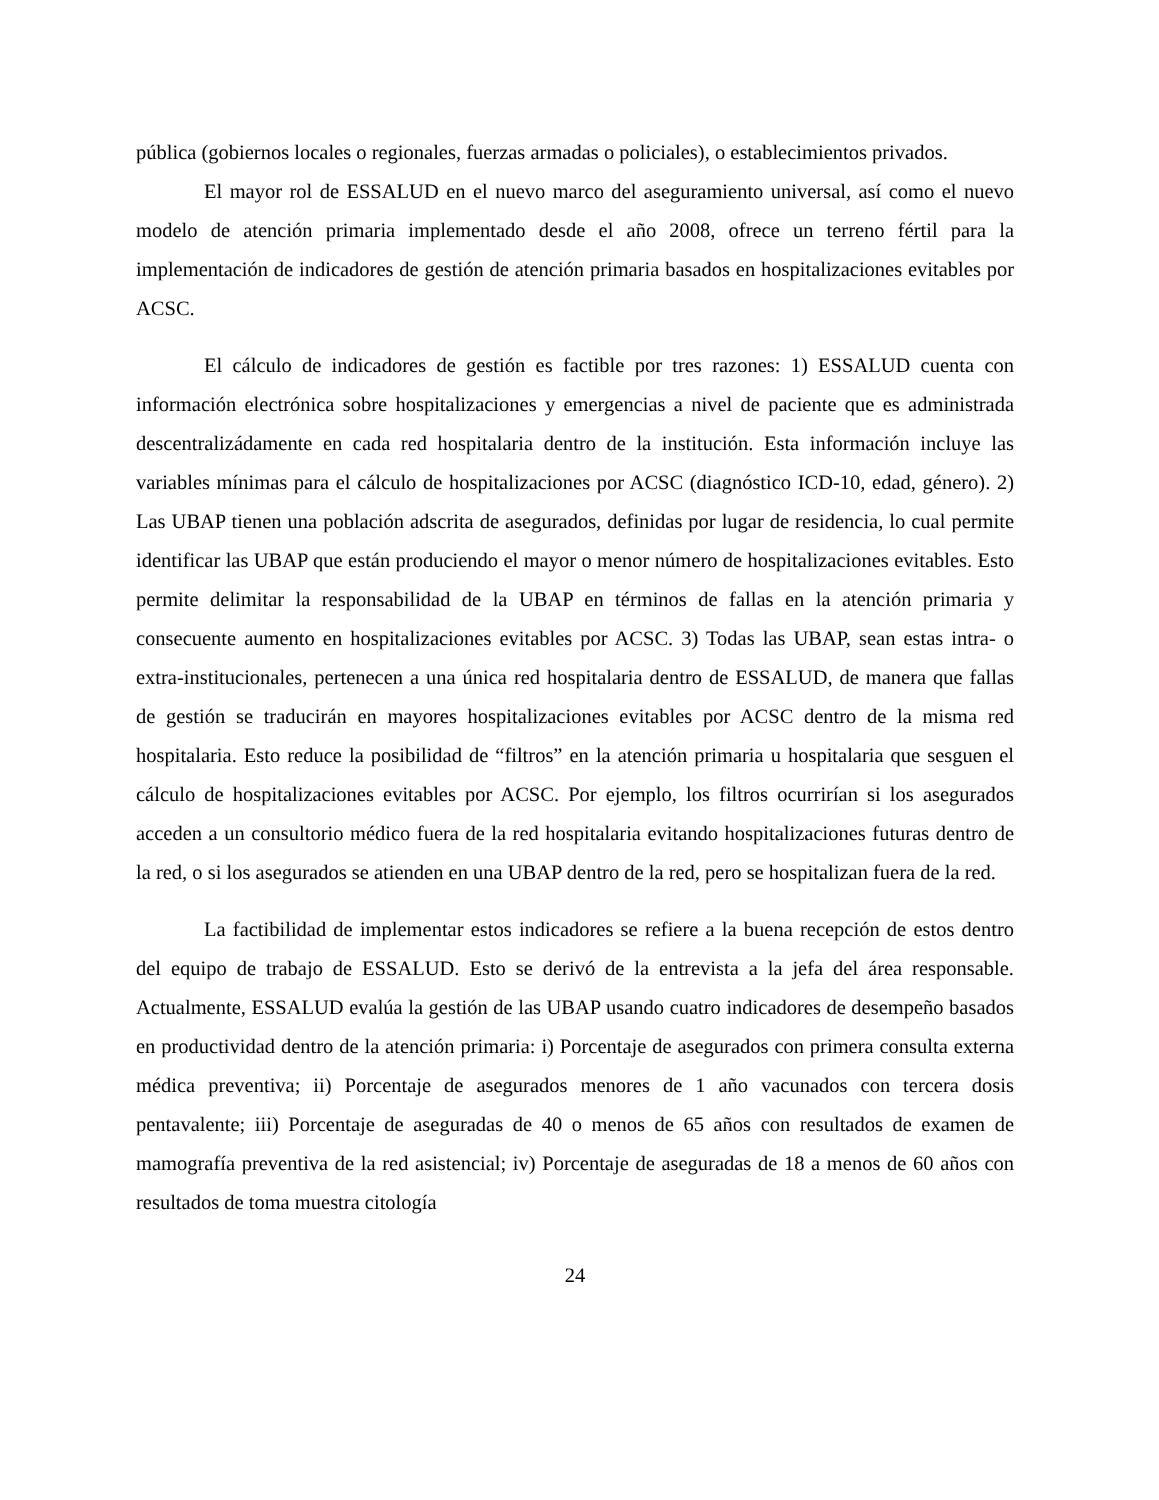pública (gobiernos locales o regionales, fuerzas armadas o policiales), o establecimientos privados.
El mayor rol de ESSALUD en el nuevo marco del aseguramiento universal, así como el nuevo modelo de atención primaria implementado desde el año 2008, ofrece un terreno fértil para la implementación de indicadores de gestión de atención primaria basados en hospitalizaciones evitables por ACSC.
El cálculo de indicadores de gestión es factible por tres razones: 1) ESSALUD cuenta con información electrónica sobre hospitalizaciones y emergencias a nivel de paciente que es administrada descentralizádamente en cada red hospitalaria dentro de la institución. Esta información incluye las variables mínimas para el cálculo de hospitalizaciones por ACSC (diagnóstico ICD-10, edad, género). 2) Las UBAP tienen una población adscrita de asegurados, definidas por lugar de residencia, lo cual permite identificar las UBAP que están produciendo el mayor o menor número de hospitalizaciones evitables. Esto permite delimitar la responsabilidad de la UBAP en términos de fallas en la atención primaria y consecuente aumento en hospitalizaciones evitables por ACSC. 3) Todas las UBAP, sean estas intra- o extra-institucionales, pertenecen a una única red hospitalaria dentro de ESSALUD, de manera que fallas de gestión se traducirán en mayores hospitalizaciones evitables por ACSC dentro de la misma red hospitalaria. Esto reduce la posibilidad de “filtros” en la atención primaria u hospitalaria que sesguen el cálculo de hospitalizaciones evitables por ACSC. Por ejemplo, los filtros ocurrirían si los asegurados acceden a un consultorio médico fuera de la red hospitalaria evitando hospitalizaciones futuras dentro de la red, o si los asegurados se atienden en una UBAP dentro de la red, pero se hospitalizan fuera de la red.
La factibilidad de implementar estos indicadores se refiere a la buena recepción de estos dentro del equipo de trabajo de ESSALUD. Esto se derivó de la entrevista a la jefa del área responsable. Actualmente, ESSALUD evalúa la gestión de las UBAP usando cuatro indicadores de desempeño basados en productividad dentro de la atención primaria: i) Porcentaje de asegurados con primera consulta externa médica preventiva; ii) Porcentaje de asegurados menores de 1 año vacunados con tercera dosis pentavalente; iii) Porcentaje de aseguradas de 40 o menos de 65 años con resultados de examen de mamografía preventiva de la red asistencial; iv) Porcentaje de aseguradas de 18 a menos de 60 años con resultados de toma muestra citología
24